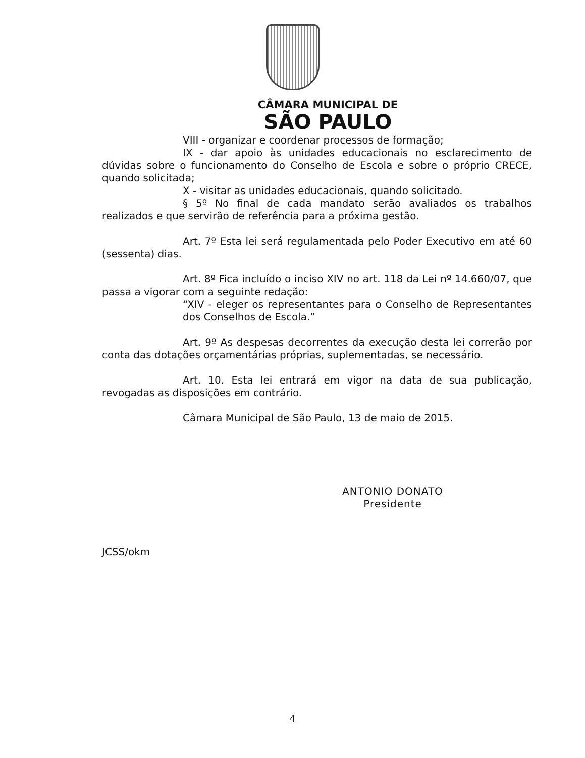CÂMARA MUNICIPAL DE
SÃO PAULO
VIII - organizar e coordenar processos de formação;
IX - dar apoio às unidades educacionais no esclarecimento de dúvidas sobre o funcionamento do Conselho de Escola e sobre o próprio CRECE, quando solicitada;
X - visitar as unidades educacionais, quando solicitado.
§ 5º No final de cada mandato serão avaliados os trabalhos realizados e que servirão de referência para a próxima gestão.
Art. 7º Esta lei será regulamentada pelo Poder Executivo em até 60 (sessenta) dias.
Art. 8º Fica incluído o inciso XIV no art. 118 da Lei nº 14.660/07, que passa a vigorar com a seguinte redação:
“XIV - eleger os representantes para o Conselho de Representantes dos Conselhos de Escola.”
Art. 9º As despesas decorrentes da execução desta lei correrão por conta das dotações orçamentárias próprias, suplementadas, se necessário.
Art. 10. Esta lei entrará em vigor na data de sua publicação, revogadas as disposições em contrário.
Câmara Municipal de São Paulo, 13 de maio de 2015.
ANTONIO DONATO
Presidente
JCSS/okm
4